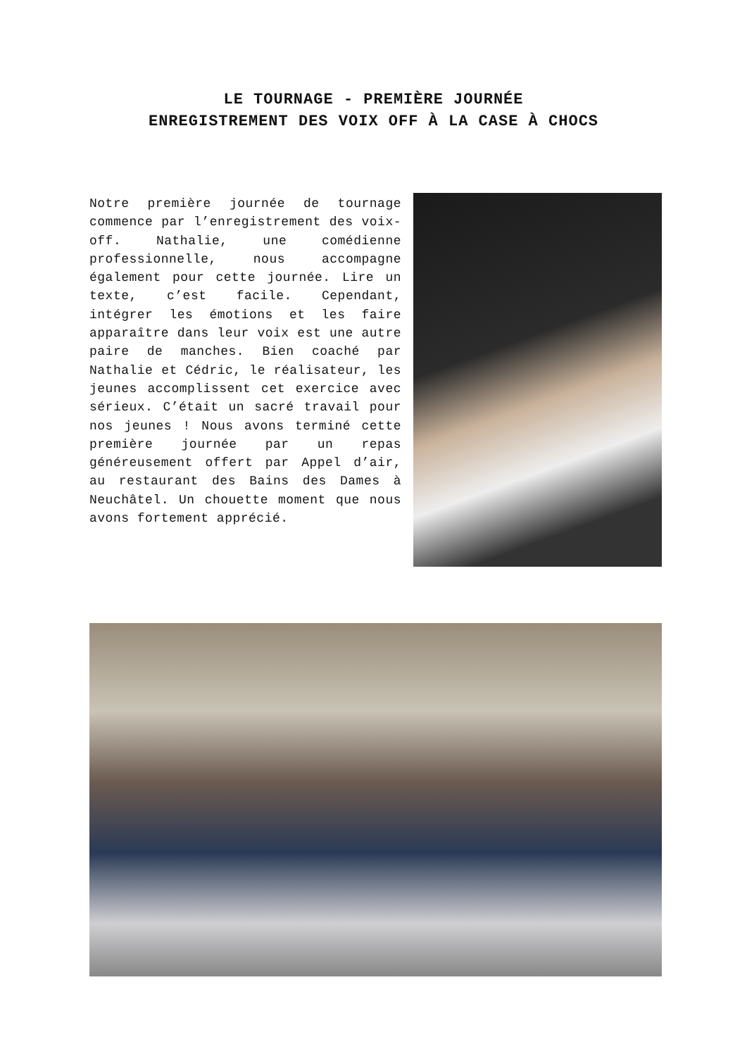LE TOURNAGE - PREMIÈRE JOURNÉE
ENREGISTREMENT DES VOIX OFF À LA CASE À CHOCS
Notre première journée de tournage commence par l’enregistrement des voix-off. Nathalie, une comédienne professionnelle, nous accompagne également pour cette journée. Lire un texte, c’est facile. Cependant, intégrer les émotions et les faire apparaître dans leur voix est une autre paire de manches. Bien coaché par Nathalie et Cédric, le réalisateur, les jeunes accomplissent cet exercice avec sérieux. C’était un sacré travail pour nos jeunes ! Nous avons terminé cette première journée par un repas généreusement offert par Appel d’air, au restaurant des Bains des Dames à Neuchâtel. Un chouette moment que nous avons fortement apprécié.